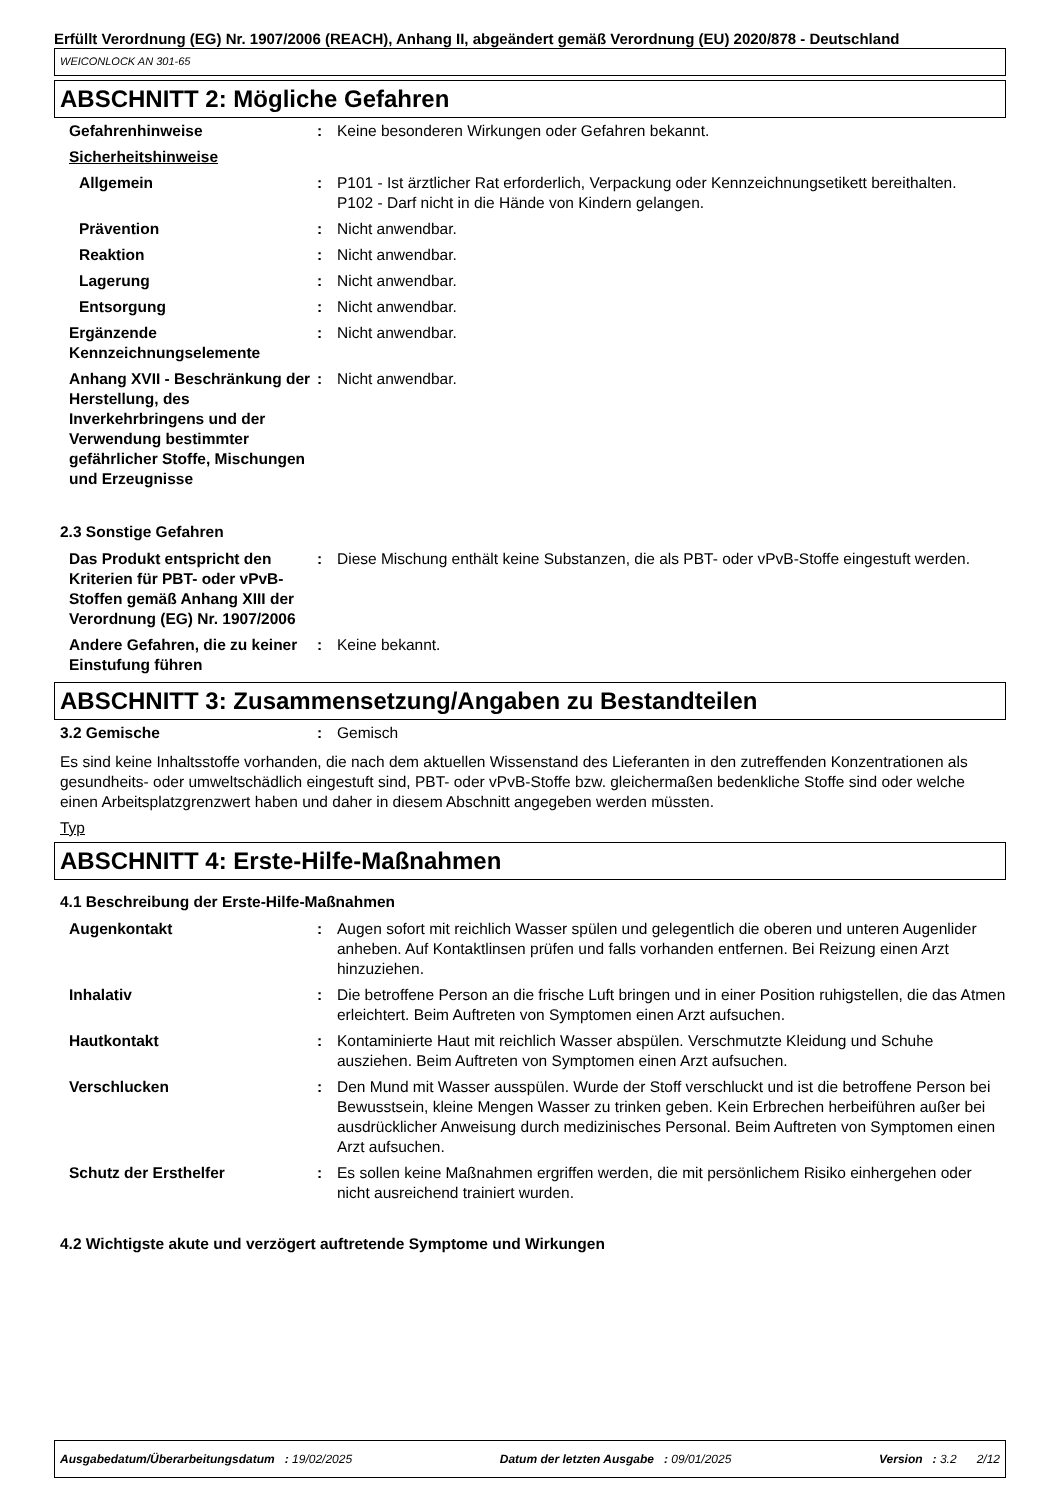Erfüllt Verordnung (EG) Nr. 1907/2006 (REACH), Anhang II, abgeändert gemäß Verordnung (EU) 2020/878 - Deutschland
WEICONLOCK AN 301-65
ABSCHNITT 2: Mögliche Gefahren
| Gefahrenhinweise | : | Keine besonderen Wirkungen oder Gefahren bekannt. |
| Sicherheitshinweise | | |
| Allgemein | : | P101 - Ist ärztlicher Rat erforderlich, Verpackung oder Kennzeichnungsetikett bereithalten. P102 - Darf nicht in die Hände von Kindern gelangen. |
| Prävention | : | Nicht anwendbar. |
| Reaktion | : | Nicht anwendbar. |
| Lagerung | : | Nicht anwendbar. |
| Entsorgung | : | Nicht anwendbar. |
| Ergänzende Kennzeichnungselemente | : | Nicht anwendbar. |
| Anhang XVII - Beschränkung der Herstellung, des Inverkehrbringens und der Verwendung bestimmter gefährlicher Stoffe, Mischungen und Erzeugnisse | : | Nicht anwendbar. |
2.3 Sonstige Gefahren
| Das Produkt entspricht den Kriterien für PBT- oder vPvB-Stoffen gemäß Anhang XIII der Verordnung (EG) Nr. 1907/2006 | : | Diese Mischung enthält keine Substanzen, die als PBT- oder vPvB-Stoffe eingestuft werden. |
| Andere Gefahren, die zu keiner Einstufung führen | : | Keine bekannt. |
ABSCHNITT 3: Zusammensetzung/Angaben zu Bestandteilen
| 3.2 Gemische | : | Gemisch |
Es sind keine Inhaltsstoffe vorhanden, die nach dem aktuellen Wissenstand des Lieferanten in den zutreffenden Konzentrationen als gesundheits- oder umweltschädlich eingestuft sind, PBT- oder vPvB-Stoffe bzw. gleichermaßen bedenkliche Stoffe sind oder welche einen Arbeitsplatzgrenzwert haben und daher in diesem Abschnitt angegeben werden müssten.
Typ
ABSCHNITT 4: Erste-Hilfe-Maßnahmen
4.1 Beschreibung der Erste-Hilfe-Maßnahmen
| Augenkontakt | : | Augen sofort mit reichlich Wasser spülen und gelegentlich die oberen und unteren Augenlider anheben. Auf Kontaktlinsen prüfen und falls vorhanden entfernen. Bei Reizung einen Arzt hinzuziehen. |
| Inhalativ | : | Die betroffene Person an die frische Luft bringen und in einer Position ruhigstellen, die das Atmen erleichtert. Beim Auftreten von Symptomen einen Arzt aufsuchen. |
| Hautkontakt | : | Kontaminierte Haut mit reichlich Wasser abspülen. Verschmutzte Kleidung und Schuhe ausziehen. Beim Auftreten von Symptomen einen Arzt aufsuchen. |
| Verschlucken | : | Den Mund mit Wasser ausspülen. Wurde der Stoff verschluckt und ist die betroffene Person bei Bewusstsein, kleine Mengen Wasser zu trinken geben. Kein Erbrechen herbeiführen außer bei ausdrücklicher Anweisung durch medizinisches Personal. Beim Auftreten von Symptomen einen Arzt aufsuchen. |
| Schutz der Ersthelfer | : | Es sollen keine Maßnahmen ergriffen werden, die mit persönlichem Risiko einhergehen oder nicht ausreichend trainiert wurden. |
4.2 Wichtigste akute und verzögert auftretende Symptome und Wirkungen
Ausgabedatum/Überarbeitungsdatum : 19/02/2025 Datum der letzten Ausgabe : 09/01/2025 Version : 3.2 2/12